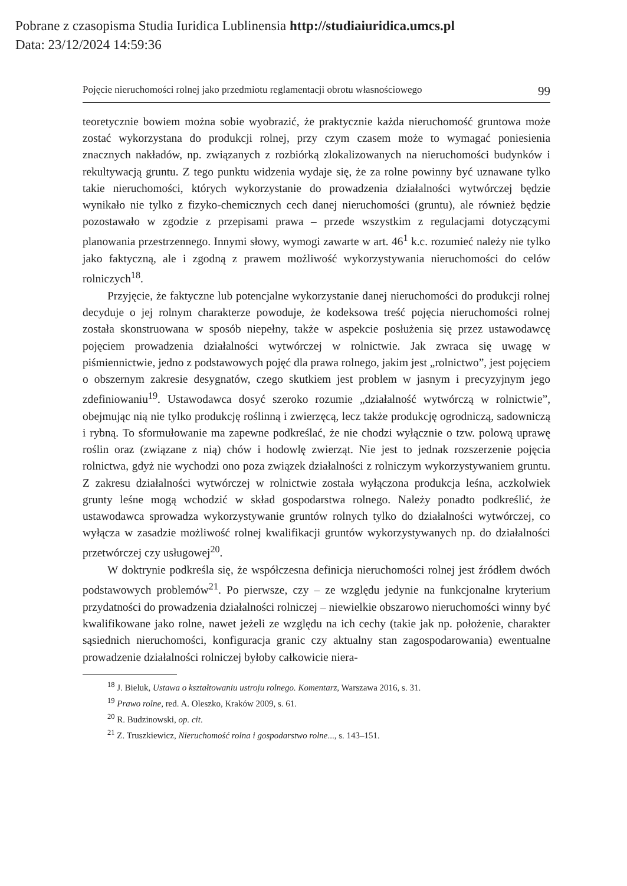Pobrane z czasopisma Studia Iuridica Lublinensia http://studiaiuridica.umcs.pl
Data: 23/12/2024 14:59:36
Pojęcie nieruchomości rolnej jako przedmiotu reglamentacji obrotu własnościowego 99
teoretycznie bowiem można sobie wyobrazić, że praktycznie każda nieruchomość gruntowa może zostać wykorzystana do produkcji rolnej, przy czym czasem może to wymagać poniesienia znacznych nakładów, np. związanych z rozbiórką zlokalizowanych na nieruchomości budynków i rekultywacją gruntu. Z tego punktu widzenia wydaje się, że za rolne powinny być uznawane tylko takie nieruchomości, których wykorzystanie do prowadzenia działalności wytwórczej będzie wynikało nie tylko z fizyko-chemicznych cech danej nieruchomości (gruntu), ale również będzie pozostawało w zgodzie z przepisami prawa – przede wszystkim z regulacjami dotyczącymi planowania przestrzennego. Innymi słowy, wymogi zawarte w art. 46<sup>1</sup> k.c. rozumieć należy nie tylko jako faktyczną, ale i zgodną z prawem możliwość wykorzystywania nieruchomości do celów rolniczych<sup>18</sup>.
Przyjęcie, że faktyczne lub potencjalne wykorzystanie danej nieruchomości do produkcji rolnej decyduje o jej rolnym charakterze powoduje, że kodeksowa treść pojęcia nieruchomości rolnej została skonstruowana w sposób niepełny, także w aspekcie posłużenia się przez ustawodawcę pojęciem prowadzenia działalności wytwórczej w rolnictwie. Jak zwraca się uwagę w piśmiennictwie, jedno z podstawowych pojęć dla prawa rolnego, jakim jest „rolnictwo”, jest pojęciem o obszernym zakresie desygnatów, czego skutkiem jest problem w jasnym i precyzyjnym jego zdefiniowaniu<sup>19</sup>. Ustawodawca dosyć szeroko rozumie „działalność wytwórczą w rolnictwie”, obejmując nią nie tylko produkcję roślinną i zwierzęcą, lecz także produkcję ogrodniczą, sadowniczą i rybną. To sformułowanie ma zapewne podkreślać, że nie chodzi wyłącznie o tzw. polową uprawę roślin oraz (związane z nią) chów i hodowlę zwierząt. Nie jest to jednak rozszerzenie pojęcia rolnictwa, gdyż nie wychodzi ono poza związek działalności z rolniczym wykorzystywaniem gruntu. Z zakresu działalności wytwórczej w rolnictwie została wyłączona produkcja leśna, aczkolwiek grunty leśne mogą wchodzić w skład gospodarstwa rolnego. Należy ponadto podkreślić, że ustawodawca sprowadza wykorzystywanie gruntów rolnych tylko do działalności wytwórczej, co wyłącza w zasadzie możliwość rolnej kwalifikacji gruntów wykorzystywanych np. do działalności przetwórczej czy usługowej<sup>20</sup>.
W doktrynie podkreśla się, że współczesna definicja nieruchomości rolnej jest źródłem dwóch podstawowych problemów<sup>21</sup>. Po pierwsze, czy – ze względu jedynie na funkcjonalne kryterium przydatności do prowadzenia działalności rolniczej – niewielkie obszarowo nieruchomości winny być kwalifikowane jako rolne, nawet jeżeli ze względu na ich cechy (takie jak np. położenie, charakter sąsiednich nieruchomości, konfiguracja granic czy aktualny stan zagospodarowania) ewentualne prowadzenie działalności rolniczej byłoby całkowicie niera-
<sup>18</sup> J. Bieluk, Ustawa o kształtowaniu ustroju rolnego. Komentarz, Warszawa 2016, s. 31.
<sup>19</sup> Prawo rolne, red. A. Oleszko, Kraków 2009, s. 61.
<sup>20</sup> R. Budzinowski, op. cit.
<sup>21</sup> Z. Truszkiewicz, Nieruchomość rolna i gospodarstwo rolne..., s. 143–151.